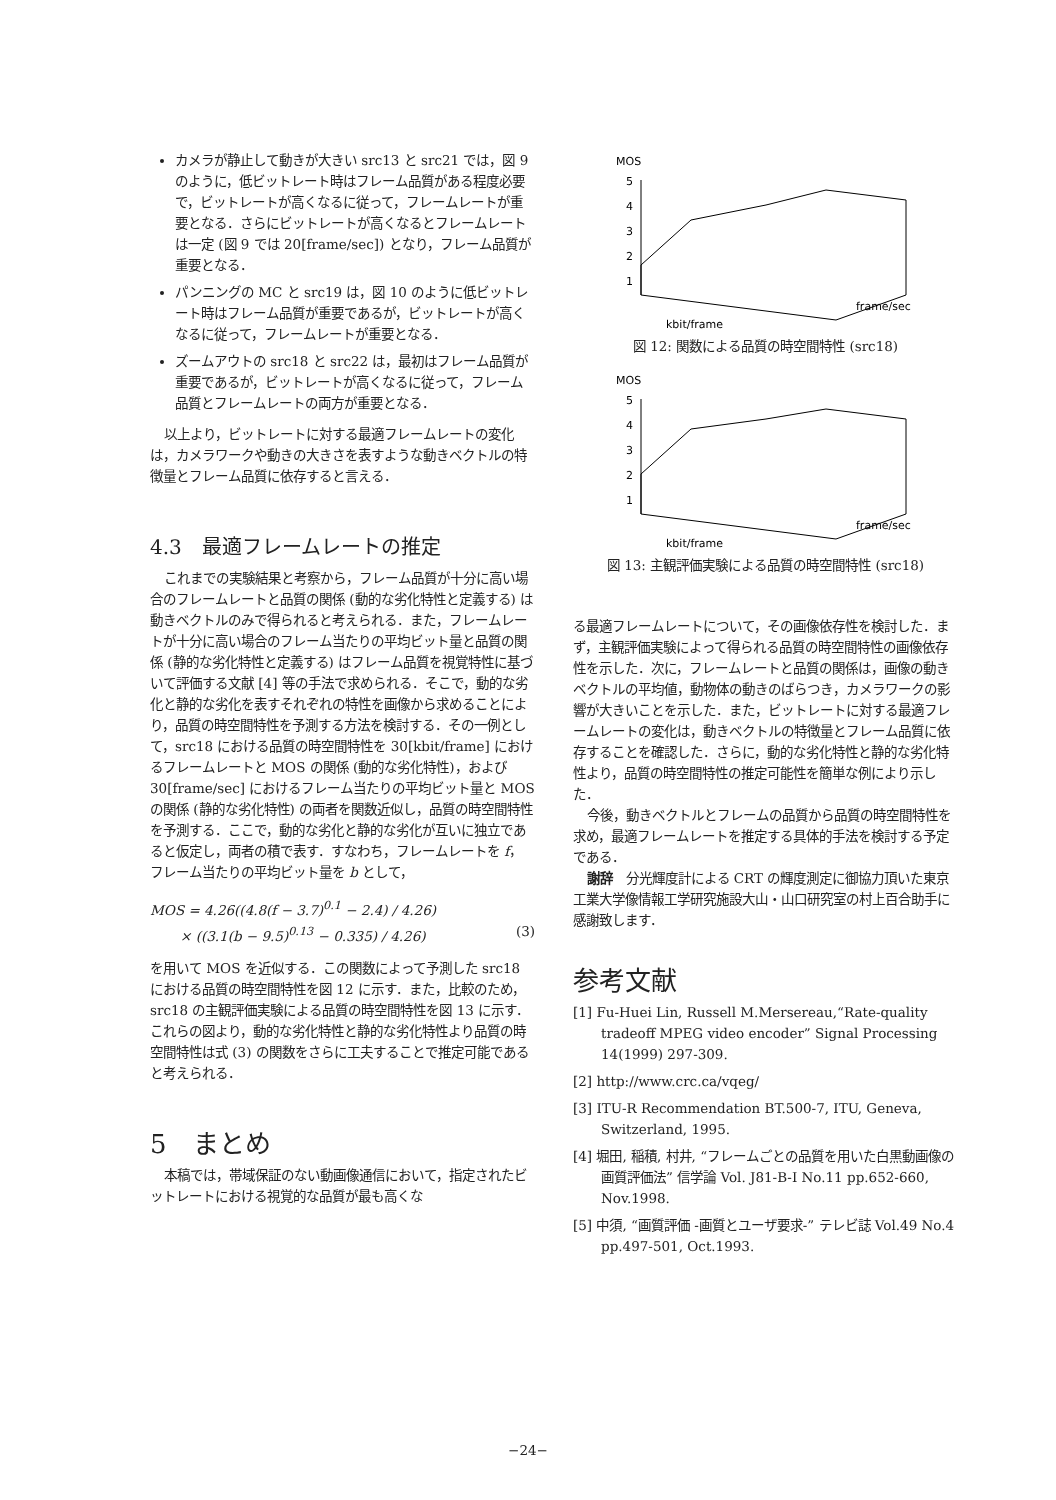カメラが静止して動きが大きい src13 と src21 では，図 9 のように，低ビットレート時はフレーム品質がある程度必要で，ビットレートが高くなるに従って，フレームレートが重要となる．さらにビットレートが高くなるとフレームレートは一定 (図 9 では 20[frame/sec]) となり，フレーム品質が重要となる．
パンニングの MC と src19 は，図 10 のように低ビットレート時はフレーム品質が重要であるが，ビットレートが高くなるに従って，フレームレートが重要となる．
ズームアウトの src18 と src22 は，最初はフレーム品質が重要であるが，ビットレートが高くなるに従って，フレーム品質とフレームレートの両方が重要となる．
以上より，ビットレートに対する最適フレームレートの変化は，カメラワークや動きの大きさを表すような動きベクトルの特徴量とフレーム品質に依存すると言える．
4.3　最適フレームレートの推定
これまでの実験結果と考察から，フレーム品質が十分に高い場合のフレームレートと品質の関係 (動的な劣化特性と定義する) は動きベクトルのみで得られると考えられる．また，フレームレートが十分に高い場合のフレーム当たりの平均ビット量と品質の関係 (静的な劣化特性と定義する) はフレーム品質を視覚特性に基づいて評価する文献 [4] 等の手法で求められる．そこで，動的な劣化と静的な劣化を表すそれぞれの特性を画像から求めることにより，品質の時空間特性を予測する方法を検討する．その一例として，src18 における品質の時空間特性を 30[kbit/frame] におけるフレームレートと MOS の関係 (動的な劣化特性)，および 30[frame/sec] におけるフレーム当たりの平均ビット量と MOS の関係 (静的な劣化特性) の両者を関数近似し，品質の時空間特性を予測する．ここで，動的な劣化と静的な劣化が互いに独立であると仮定し，両者の積で表す．すなわち，フレームレートを f，フレーム当たりの平均ビット量を b として，
MOS = 4.26((4.8(f − 3.7)<sup>0.1</sup> − 2.4) / 4.26)
× ((3.1(b − 9.5)<sup>0.13</sup> − 0.335) / 4.26) (3)
を用いて MOS を近似する．この関数によって予測した src18 における品質の時空間特性を図 12 に示す．また，比較のため，src18 の主観評価実験による品質の時空間特性を図 13 に示す．これらの図より，動的な劣化特性と静的な劣化特性より品質の時空間特性は式 (3) の関数をさらに工夫することで推定可能であると考えられる．
5　まとめ
本稿では，帯域保証のない動画像通信において，指定されたビットレートにおける視覚的な品質が最も高くな
MOS
5
4
3
2
1
kbit/frame
frame/sec
図 12: 関数による品質の時空間特性 (src18)
MOS
5
4
3
2
1
kbit/frame
frame/sec
図 13: 主観評価実験による品質の時空間特性 (src18)
る最適フレームレートについて，その画像依存性を検討した．まず，主観評価実験によって得られる品質の時空間特性の画像依存性を示した．次に，フレームレートと品質の関係は，画像の動きベクトルの平均値，動物体の動きのばらつき，カメラワークの影響が大きいことを示した．また，ビットレートに対する最適フレームレートの変化は，動きベクトルの特徴量とフレーム品質に依存することを確認した．さらに，動的な劣化特性と静的な劣化特性より，品質の時空間特性の推定可能性を簡単な例により示した．
今後，動きベクトルとフレームの品質から品質の時空間特性を求め，最適フレームレートを推定する具体的手法を検討する予定である．
謝辞　分光輝度計による CRT の輝度測定に御協力頂いた東京工業大学像情報工学研究施設大山・山口研究室の村上百合助手に感謝致します．
参考文献
[1] Fu-Huei Lin, Russell M.Mersereau,“Rate-quality tradeoff MPEG video encoder” Signal Processing 14(1999) 297-309.
[2] http://www.crc.ca/vqeg/
[3] ITU-R Recommendation BT.500-7, ITU, Geneva, Switzerland, 1995.
[4] 堀田, 稲積, 村井, “フレームごとの品質を用いた白黒動画像の画質評価法” 信学論 Vol. J81-B-I No.11 pp.652-660, Nov.1998.
[5] 中須, “画質評価 -画質とユーザ要求-” テレビ誌 Vol.49 No.4 pp.497-501, Oct.1993.
−24−